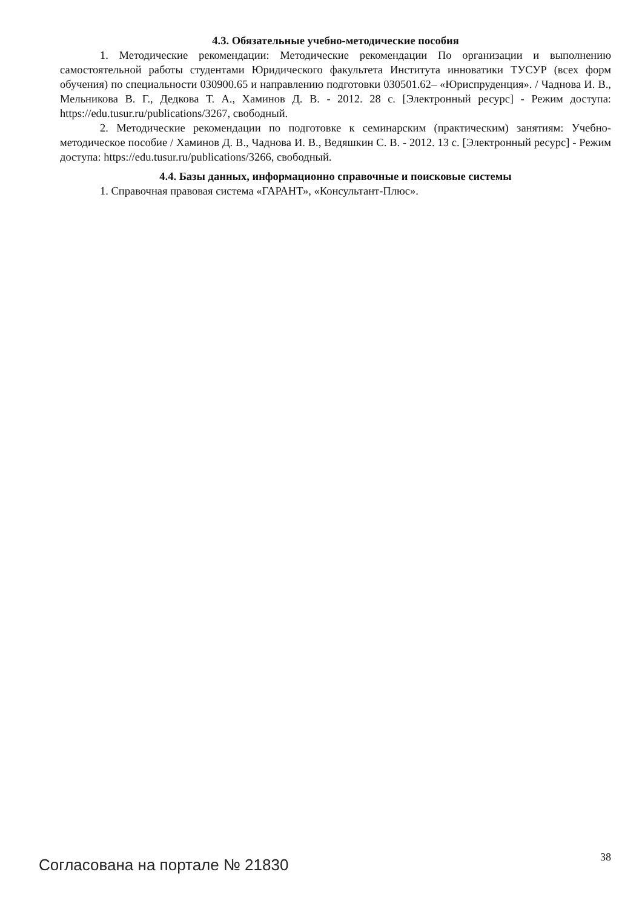4.3. Обязательные учебно-методические пособия
1. Методические рекомендации: Методические рекомендации По организации и выполнению самостоятельной работы студентами Юридического факультета Института инноватики ТУСУР (всех форм обучения) по специальности 030900.65 и направлению подготовки 030501.62– «Юриспруденция». / Чаднова И. В., Мельникова В. Г., Дедкова Т. А., Хаминов Д. В. - 2012. 28 с. [Электронный ресурс] - Режим доступа: https://edu.tusur.ru/publications/3267, свободный.
2. Методические рекомендации по подготовке к семинарским (практическим) занятиям: Учебно-методическое пособие / Хаминов Д. В., Чаднова И. В., Ведяшкин С. В. - 2012. 13 с. [Электронный ресурс] - Режим доступа: https://edu.tusur.ru/publications/3266, свободный.
4.4. Базы данных, информационно справочные и поисковые системы
1. Справочная правовая система «ГАРАНТ», «Консультант-Плюс».
Согласована на портале № 21830 38